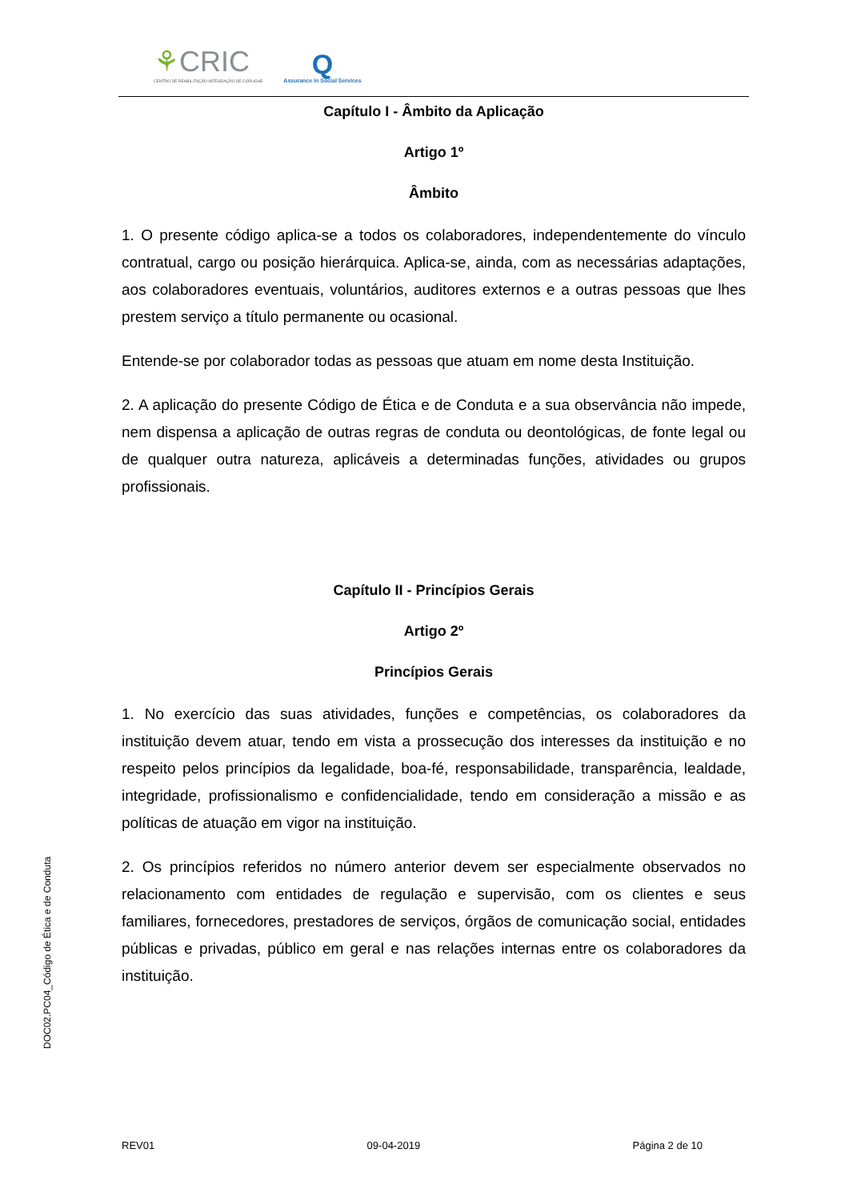⚘CRIC
CENTRO DE REABILITAÇÃO INTEGRAÇÃO DE CORUCHE
Q
Assurance in Social Services
Capítulo I - Âmbito da Aplicação
Artigo 1º
Âmbito
1. O presente código aplica-se a todos os colaboradores, independentemente do vínculo contratual, cargo ou posição hierárquica. Aplica-se, ainda, com as necessárias adaptações, aos colaboradores eventuais, voluntários, auditores externos e a outras pessoas que lhes prestem serviço a título permanente ou ocasional.
Entende-se por colaborador todas as pessoas que atuam em nome desta Instituição.
2. A aplicação do presente Código de Ética e de Conduta e a sua observância não impede, nem dispensa a aplicação de outras regras de conduta ou deontológicas, de fonte legal ou de qualquer outra natureza, aplicáveis a determinadas funções, atividades ou grupos profissionais.
Capítulo II - Princípios Gerais
Artigo 2º
Princípios Gerais
1. No exercício das suas atividades, funções e competências, os colaboradores da instituição devem atuar, tendo em vista a prossecução dos interesses da instituição e no respeito pelos princípios da legalidade, boa-fé, responsabilidade, transparência, lealdade, integridade, profissionalismo e confidencialidade, tendo em consideração a missão e as políticas de atuação em vigor na instituição.
2. Os princípios referidos no número anterior devem ser especialmente observados no relacionamento com entidades de regulação e supervisão, com os clientes e seus familiares, fornecedores, prestadores de serviços, órgãos de comunicação social, entidades públicas e privadas, público em geral e nas relações internas entre os colaboradores da instituição.
DOC02.PC04_Código de Ética e de Conduta
REV01 09-04-2019 Página 2 de 10